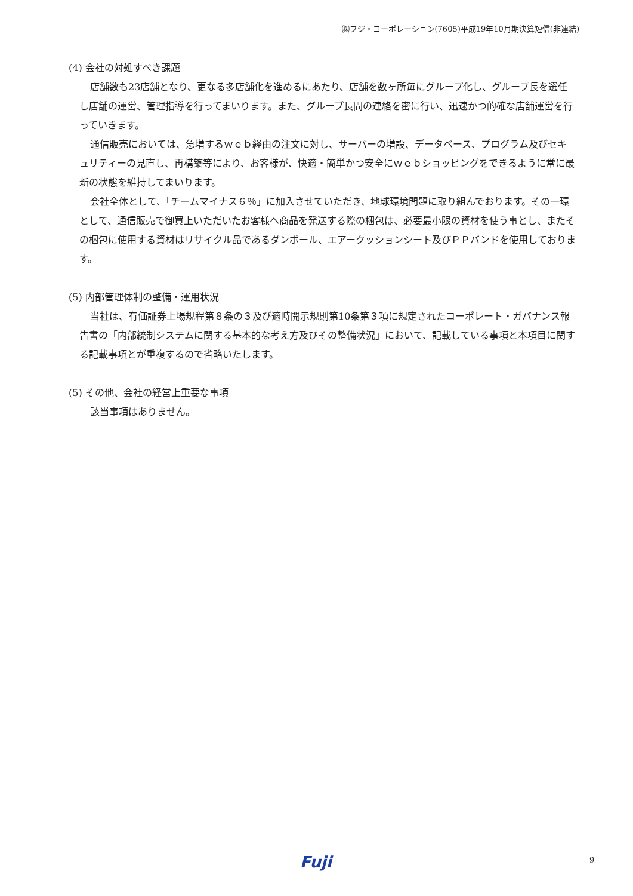㈱フジ・コーポレーション(7605)平成19年10月期決算短信(非連結)
(4) 会社の対処すべき課題
店舗数も23店舗となり、更なる多店舗化を進めるにあたり、店舗を数ヶ所毎にグループ化し、グループ長を選任し店舗の運営、管理指導を行ってまいります。また、グループ長間の連絡を密に行い、迅速かつ的確な店舗運営を行っていきます。
通信販売においては、急増するｗｅｂ経由の注文に対し、サーバーの増設、データベース、プログラム及びセキュリティーの見直し、再構築等により、お客様が、快適・簡単かつ安全にｗｅｂショッピングをできるように常に最新の状態を維持してまいります。
会社全体として、「チームマイナス６％」に加入させていただき、地球環境問題に取り組んでおります。その一環として、通信販売で御買上いただいたお客様へ商品を発送する際の梱包は、必要最小限の資材を使う事とし、またその梱包に使用する資材はリサイクル品であるダンボール、エアークッションシート及びＰＰバンドを使用しております。
(5) 内部管理体制の整備・運用状況
当社は、有価証券上場規程第８条の３及び適時開示規則第10条第３項に規定されたコーポレート・ガバナンス報告書の「内部統制システムに関する基本的な考え方及びその整備状況」において、記載している事項と本項目に関する記載事項とが重複するので省略いたします。
(5) その他、会社の経営上重要な事項
該当事項はありません。
Fuji 9